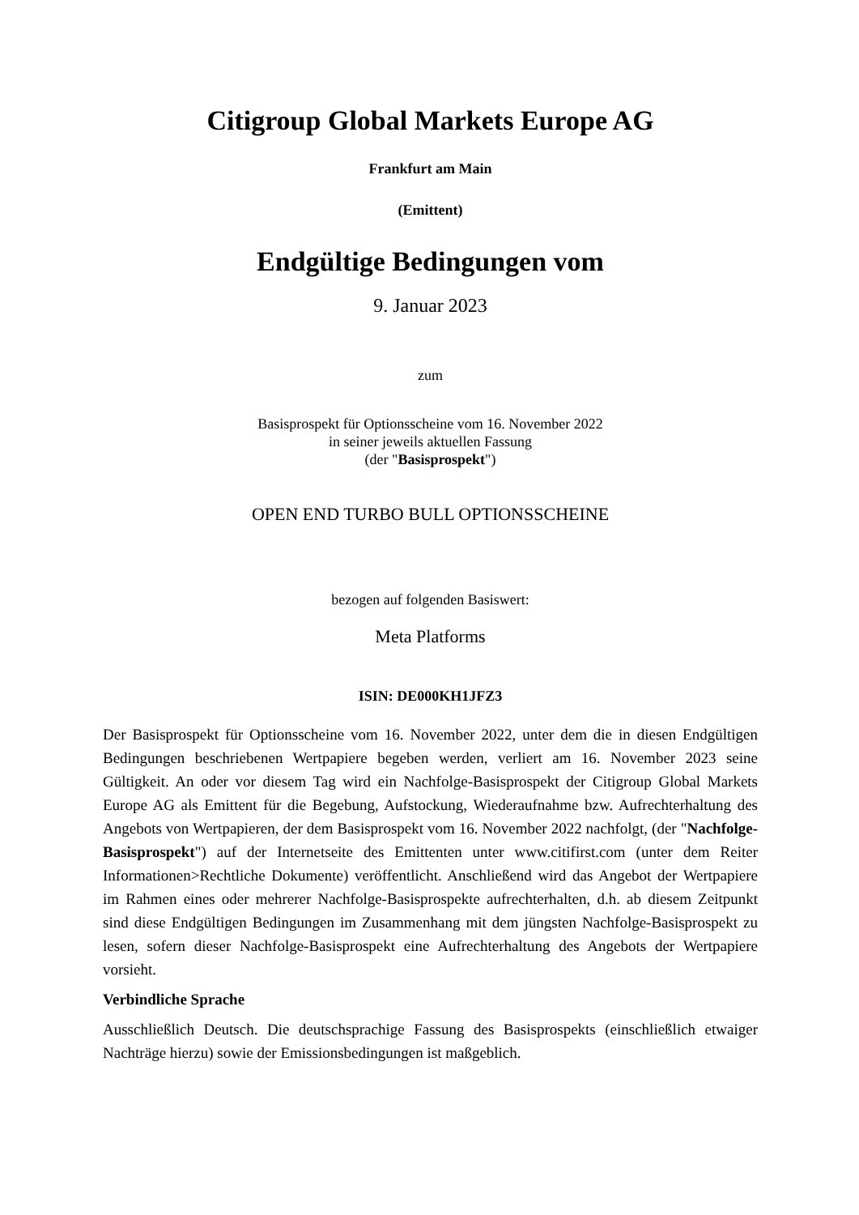Citigroup Global Markets Europe AG
Frankfurt am Main
(Emittent)
Endgültige Bedingungen vom
9. Januar 2023
zum
Basisprospekt für Optionsscheine vom 16. November 2022
in seiner jeweils aktuellen Fassung
(der "Basisprospekt")
OPEN END TURBO BULL OPTIONSSCHEINE
bezogen auf folgenden Basiswert:
Meta Platforms
ISIN: DE000KH1JFZ3
Der Basisprospekt für Optionsscheine vom 16. November 2022, unter dem die in diesen Endgültigen Bedingungen beschriebenen Wertpapiere begeben werden, verliert am 16. November 2023 seine Gültigkeit. An oder vor diesem Tag wird ein Nachfolge-Basisprospekt der Citigroup Global Markets Europe AG als Emittent für die Begebung, Aufstockung, Wiederaufnahme bzw. Aufrechterhaltung des Angebots von Wertpapieren, der dem Basisprospekt vom 16. November 2022 nachfolgt, (der "Nachfolge-Basisprospekt") auf der Internetseite des Emittenten unter www.citifirst.com (unter dem Reiter Informationen>Rechtliche Dokumente) veröffentlicht. Anschließend wird das Angebot der Wertpapiere im Rahmen eines oder mehrerer Nachfolge-Basisprospekte aufrechterhalten, d.h. ab diesem Zeitpunkt sind diese Endgültigen Bedingungen im Zusammenhang mit dem jüngsten Nachfolge-Basisprospekt zu lesen, sofern dieser Nachfolge-Basisprospekt eine Aufrechterhaltung des Angebots der Wertpapiere vorsieht.
Verbindliche Sprache
Ausschließlich Deutsch. Die deutschsprachige Fassung des Basisprospekts (einschließlich etwaiger Nachträge hierzu) sowie der Emissionsbedingungen ist maßgeblich.